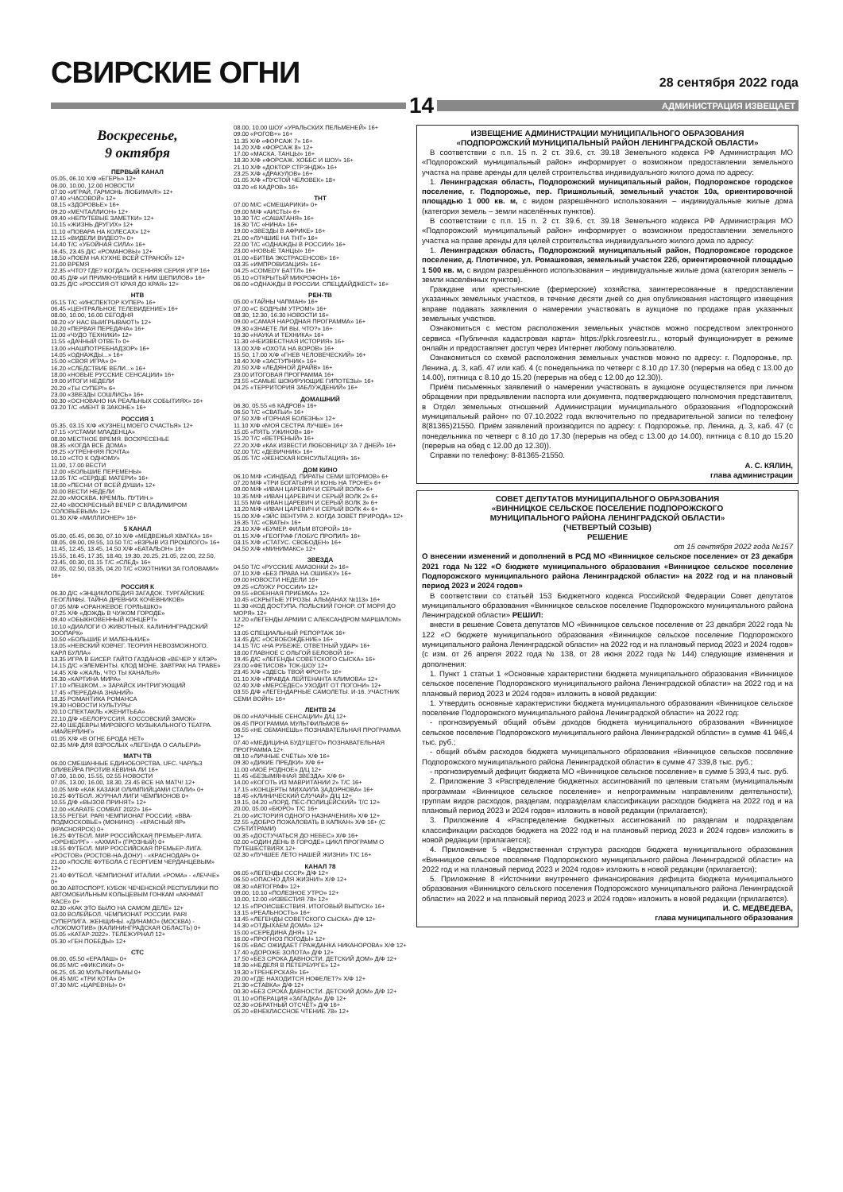СВИРСКИЕ ОГНИ
28 сентября 2022 года
14
АДМИНИСТРАЦИЯ ИЗВЕЩАЕТ
Воскресенье,
9 октября
ПЕРВЫЙ КАНАЛ
05.05, 06.10 Х/Ф «ЕГЕРЬ» 12+
06.00, 10.00, 12.00 НОВОСТИ
07.00 «ИГРАЙ, ГАРМОНЬ ЛЮБИМАЯ!» 12+
07.40 «ЧАСОВОЙ» 12+
08.15 «ЗДОРОВЬЕ» 16+
09.20 «МЕЧТАЛЛИОН» 12+
09.40 «НЕПУТЕВЫЕ ЗАМЕТКИ» 12+
10.15 «ЖИЗНЬ ДРУГИХ» 12+
11.10 «ПОВАРА НА КОЛЕСАХ» 12+
12.15 «ВИДЕЛИ ВИДЕО?» 0+
14.40 Т/С «УБОЙНАЯ СИЛА» 16+
16.45, 23.45 Д/С «РОМАНОВЫ» 12+
18.50 «ПОЕМ НА КУХНЕ ВСЕЙ СТРАНОЙ» 12+
21.00 ВРЕМЯ
22.35 «ЧТО? ГДЕ? КОГДА?» ОСЕННЯЯ СЕРИЯ ИГР 16+
00.45 Д/Ф «И ПРИМКНУВШИЙ К НИМ ШЕПИЛОВ» 16+
03.25 Д/С «РОССИЯ ОТ КРАЯ ДО КРАЯ» 12+
НТВ
05.15 Т/С «ИНСПЕКТОР КУПЕР» 16+
06.45 «ЦЕНТРАЛЬНОЕ ТЕЛЕВИДЕНИЕ» 16+
08.00, 10.00, 16.00 СЕГОДНЯ
08.20 «У НАС ВЫИГРЫВАЮТ!» 12+
10.20 «ПЕРВАЯ ПЕРЕДАЧА» 16+
11.00 «ЧУДО ТЕХНИКИ» 12+
11.55 «ДАЧНЫЙ ОТВЕТ» 0+
13.00 «НАШПОТРЕБНАДЗОР» 16+
14.05 «ОДНАЖДЫ...» 16+
15.00 «СВОЯ ИГРА» 0+
16.20 «СЛЕДСТВИЕ ВЕЛИ...» 16+
18.00 «НОВЫЕ РУССКИЕ СЕНСАЦИИ» 16+
19.00 ИТОГИ НЕДЕЛИ
20.20 «ТЫ СУПЕР!» 6+
23.00 «ЗВЕЗДЫ СОШЛИСЬ» 16+
00.30 «ОСНОВАНО НА РЕАЛЬНЫХ СОБЫТИЯХ» 16+
03.20 Т/С «МЕНТ В ЗАКОНЕ» 16+
РОССИЯ 1
05.35, 03.15 Х/Ф «КУЗНЕЦ МОЕГО СЧАСТЬЯ» 12+
07.15 «УСТАМИ МЛАДЕНЦА»
08.00 МЕСТНОЕ ВРЕМЯ. ВОСКРЕСЕНЬЕ
08.35 «КОГДА ВСЕ ДОМА»
09.25 «УТРЕННЯЯ ПОЧТА»
10.10 «СТО К ОДНОМУ»
11.00, 17.00 ВЕСТИ
12.00 «БОЛЬШИЕ ПЕРЕМЕНЫ»
13.05 Т/С «СЕРДЦЕ МАТЕРИ» 16+
18.00 «ПЕСНИ ОТ ВСЕЙ ДУШИ» 12+
20.00 ВЕСТИ НЕДЕЛИ
22.00 «МОСКВА. КРЕМЛЬ. ПУТИН.»
22.40 «ВОСКРЕСНЫЙ ВЕЧЕР С ВЛАДИМИРОМ СОЛОВЬЁВЫМ» 12+
01.30 Х/Ф «МИЛЛИОНЕР» 16+
5 КАНАЛ
05.00, 05.45, 06.30, 07.10 Х/Ф «МЕДВЕЖЬЯ ХВАТКА» 16+
08.05, 09.00, 09.55, 10.50 Т/С «ВЗРЫВ ИЗ ПРОШЛОГО» 16+
11.45, 12.45, 13.45, 14.50 Х/Ф «БАТАЛЬОН» 16+
15.55, 16.45, 17.35, 18.40, 19.30, 20.25, 21.05, 22.00, 22.50, 23.45, 00.30, 01.15 Т/С «СЛЕД» 16+
02.05, 02.50, 03.35, 04.20 Т/С «ОХОТНИКИ ЗА ГОЛОВАМИ» 16+
РОССИЯ К
06.30 Д/С «ЭНЦИКЛОПЕДИЯ ЗАГАДОК. ТУРГАЙСКИЕ ГЕОГЛИФЫ. ТАЙНА ДРЕВНИХ КОЧЕВНИКОВ»
07.05 М/Ф «ОРАНЖЕВОЕ ГОРЛЫШКО»
07.25 Х/Ф «ДОЖДЬ В ЧУЖОМ ГОРОДЕ»
09.40 «ОБЫКНОВЕННЫЙ КОНЦЕРТ»
10.10 «ДИАЛОГИ О ЖИВОТНЫХ. КАЛИНИНГРАДСКИЙ ЗООПАРК»
10.50 «БОЛЬШИЕ И МАЛЕНЬКИЕ»
13.05 «НЕВСКИЙ КОВЧЕГ. ТЕОРИЯ НЕВОЗМОЖНОГО. КАРЛ БУЛЛА»
13.35 ИГРА В БИСЕР. ГАЙТО ГАЗДАНОВ «ВЕЧЕР У КЛЭР»
14.15 Д/С «ЭЛЕМЕНТЫ. КЛОД МОНЕ. ЗАВТРАК НА ТРАВЕ»
14.45 Х/Ф «ЖАЛЬ, ЧТО ТЫ КАНАЛЬЯ»
16.30 «КАРТИНА МИРА»
17.10 «ПЕШКОМ...» ЗАРАЙСК ИНТРИГУЮЩИЙ
17.45 «ПЕРЕДАЧА ЗНАНИЙ»
18.35 РОМАНТИКА РОМАНСА
19.30 НОВОСТИ КУЛЬТУРЫ
20.10 СПЕКТАКЛЬ «ЖЕНИТЬБА»
22.10 Д/Ф «БЕЛОРУССИЯ. КОССОВСКИЙ ЗАМОК»
22.40 ШЕДЕВРЫ МИРОВОГО МУЗЫКАЛЬНОГО ТЕАТРА. «МАЙЕРЛИНГ»
01.05 Х/Ф «В ОГНЕ БРОДА НЕТ»
02.35 М/Ф ДЛЯ ВЗРОСЛЫХ «ЛЕГЕНДА О САЛЬЕРИ»
МАТЧ ТВ
06.00 СМЕШАННЫЕ ЕДИНОБОРСТВА. UFC. ЧАРЛЬЗ ОЛИВЕЙРА ПРОТИВ КЕВИНА ЛИ 16+
07.00, 10.00, 15.55, 02.55 НОВОСТИ
07.05, 13.00, 16.00, 18.30, 23.45 ВСЕ НА МАТЧ! 12+
10.05 М/Ф «КАК КАЗАКИ ОЛИМПИЙЦАМИ СТАЛИ» 0+
10.25 ФУТБОЛ. ЖУРНАЛ ЛИГИ ЧЕМПИОНОВ 0+
10.55 Д/Ф «ВЫЗОВ ПРИНЯТ» 12+
12.00 «KARATE COMBAT 2022» 16+
13.55 РЕГБИ. PARI ЧЕМПИОНАТ РОССИИ. «ВВА-ПОДМОСКОВЬЕ» (МОНИНО) - «КРАСНЫЙ ЯР» (КРАСНОЯРСК) 0+
16.25 ФУТБОЛ. МИР РОССИЙСКАЯ ПРЕМЬЕР-ЛИГА. «ОРЕНБУРГ» - «АХМАТ» (ГРОЗНЫЙ) 0+
18.55 ФУТБОЛ. МИР РОССИЙСКАЯ ПРЕМЬЕР-ЛИГА. «РОСТОВ» (РОСТОВ-НА-ДОНУ) - «КРАСНОДАР» 0+
21.00 «ПОСЛЕ ФУТБОЛА С ГЕОРГИЕМ ЧЕРДАНЦЕВЫМ» 12+
21.40 ФУТБОЛ. ЧЕМПИОНАТ ИТАЛИИ. «РОМА» - «ЛЕЧЧЕ» 0+
00.30 АВТОСПОРТ. КУБОК ЧЕЧЕНСКОЙ РЕСПУБЛИКИ ПО АВТОМОБИЛЬНЫМ КОЛЬЦЕВЫМ ГОНКАМ «AKHMAT RACE» 0+
02.30 «КАК ЭТО БЫЛО НА САМОМ ДЕЛЕ» 12+
03.00 ВОЛЕЙБОЛ. ЧЕМПИОНАТ РОССИИ. PARI СУПЕРЛИГА. ЖЕНЩИНЫ. «ДИНАМО» (МОСКВА) - «ЛОКОМОТИВ» (КАЛИНИНГРАДСКАЯ ОБЛАСТЬ) 0+
05.05 «КАТАР-2022». ТЕЛЕЖУРНАЛ 12+
05.30 «ГЕН ПОБЕДЫ» 12+
СТС
06.00, 05.50 «ЕРАЛАШ» 0+
06.05 М/С «ФИКСИКИ» 0+
06.25, 05.30 МУЛЬТФИЛЬМЫ 0+
06.45 М/С «ТРИ КОТА» 0+
07.30 М/С «ЦАРЕВНЫ» 0+
08.00, 10.00 ШОУ «УРАЛЬСКИХ ПЕЛЬМЕНЕЙ» 16+
09.00 «РОГОВ+» 16+
11.35 Х/Ф «ФОРСАЖ 7» 16+
14.20 Х/Ф «ФОРСАЖ 8» 12+
17.00 «МАСКА. ТАНЦЫ» 16+
18.30 Х/Ф «ФОРСАЖ. ХОББС И ШОУ» 16+
21.10 Х/Ф «ДОКТОР СТРЭНДЖ» 16+
23.25 Х/Ф «ДРАКУЛОВ» 16+
01.05 Х/Ф «ПУСТОЙ ЧЕЛОВЕК» 18+
03.20 «6 КАДРОВ» 16+
ТНТ
07.00 М/С «СМЕШАРИКИ» 0+
09.00 М/Ф «АИСТЫ» 6+
10.30 Т/С «САШАТАНЯ» 16+
16.30 Т/С «НИНА» 16+
19.00 «ЗВЕЗДЫ В АФРИКЕ» 16+
21.00 «ЛУЧШИЕ НА ТНТ» 16+
22.00 Т/С «ОДНАЖДЫ В РОССИИ» 16+
23.00 «НОВЫЕ ТАНЦЫ» 16+
01.00 «БИТВА ЭКСТРАСЕНСОВ» 16+
03.35 «ИМПРОВИЗАЦИЯ» 16+
04.25 «COMEDY БАТТЛ» 16+
05.10 «ОТКРЫТЫЙ МИКРОФОН» 16+
06.00 «ОДНАЖДЫ В РОССИИ. СПЕЦДАЙДЖЕСТ» 16+
РЕН-ТВ
05.00 «ТАЙНЫ ЧАПМАН» 16+
07.00 «С БОДРЫМ УТРОМ!» 16+
08.30, 12.30, 16.30 НОВОСТИ 16+
09.00 «САМАЯ НАРОДНАЯ ПРОГРАММА» 16+
09.30 «ЗНАЕТЕ ЛИ ВЫ, ЧТО?» 16+
10.30 «НАУКА И ТЕХНИКА» 16+
11.30 «НЕИЗВЕСТНАЯ ИСТОРИЯ» 16+
13.00 Х/Ф «ОХОТА НА ВОРОВ» 16+
15.50, 17.00 Х/Ф «ГНЕВ ЧЕЛОВЕЧЕСКИЙ» 16+
18.40 Х/Ф «ЗАСТУПНИК» 16+
20.50 Х/Ф «ЛЕДЯНОЙ ДРАЙВ» 16+
23.00 ИТОГОВАЯ ПРОГРАММА 16+
23.55 «САМЫЕ ШОКИРУЮЩИЕ ГИПОТЕЗЫ» 16+
04.25 «ТЕРРИТОРИЯ ЗАБЛУЖДЕНИЙ» 16+
ДОМАШНИЙ
06.30, 05.55 «6 КАДРОВ» 16+
06.50 Т/С «СВАТЬИ» 16+
07.50 Х/Ф «ГОРНАЯ БОЛЕЗНЬ» 12+
11.10 Х/Ф «МОЯ СЕСТРА ЛУЧШЕ» 16+
15.05 «ПЯТЬ УЖИНОВ» 16+
15.20 Т/С «ВЕТРЕНЫЙ» 16+
22.20 Х/Ф «КАК ИЗВЕСТИ ЛЮБОВНИЦУ ЗА 7 ДНЕЙ» 16+
02.00 Т/С «ДЕВИЧНИК» 16+
05.05 Т/С «ЖЕНСКАЯ КОНСУЛЬТАЦИЯ» 16+
ДОМ КИНО
06.10 М/Ф «СИНДБАД. ПИРАТЫ СЕМИ ШТОРМОВ» 6+
07.20 М/Ф «ТРИ БОГАТЫРЯ И КОНЬ НА ТРОНЕ» 6+
09.00 М/Ф «ИВАН ЦАРЕВИЧ И СЕРЫЙ ВОЛК» 6+
10.35 М/Ф «ИВАН ЦАРЕВИЧ И СЕРЫЙ ВОЛК 2» 6+
11.55 М/Ф «ИВАН ЦАРЕВИЧ И СЕРЫЙ ВОЛК 3» 6+
13.20 М/Ф «ИВАН ЦАРЕВИЧ И СЕРЫЙ ВОЛК 4» 6+
15.00 Х/Ф «ЭЙС ВЕНТУРА 2. КОГДА ЗОВЁТ ПРИРОДА» 12+
16.35 Т/С «СВАТЫ» 16+
23.10 Х/Ф «БУМЕР. ФИЛЬМ ВТОРОЙ» 16+
01.15 Х/Ф «ГЕОГРАФ ГЛОБУС ПРОПИЛ» 16+
03.15 Х/Ф «СТАТУС. СВОБОДЕН» 16+
04.50 Х/Ф «МИНИМАКС» 12+
ЗВЕЗДА
04.50 Т/С «РУССКИЕ АМАЗОНКИ 2» 16+
07.10 Х/Ф «БЕЗ ПРАВА НА ОШИБКУ» 16+
09.00 НОВОСТИ НЕДЕЛИ 16+
09.25 «СЛУЖУ РОССИИ» 12+
09.55 «ВОЕННАЯ ПРИЕМКА» 12+
10.45 «СКРЫТЫЕ УГРОЗЫ. АЛЬМАНАХ №113» 16+
11.30 «КОД ДОСТУПА. ПОЛЬСКИЙ ГОНОР. ОТ МОРЯ ДО МОРЯ» 12+
12.20 «ЛЕГЕНДЫ АРМИИ С АЛЕКСАНДРОМ МАРШАЛОМ» 12+
13.05 СПЕЦИАЛЬНЫЙ РЕПОРТАЖ 16+
13.45 Д/С «ОСВОБОЖДЕНИЕ» 16+
14.15 Т/С «НА РУБЕЖЕ. ОТВЕТНЫЙ УДАР» 16+
18.00 ГЛАВНОЕ С ОЛЬГОЙ БЕЛОВОЙ 16+
19.45 Д/С «ЛЕГЕНДЫ СОВЕТСКОГО СЫСКА» 16+
23.00 «ФЕТИСОВ» ТОК-ШОУ 12+
23.45 Х/Ф «ЗДЕСЬ ТВОЙ ФРОНТ» 16+
01.10 Х/Ф «ПРАВДА ЛЕЙТЕНАНТА КЛИМОВА» 12+
02.40 Х/Ф «МЕРСЕДЕС» УХОДИТ ОТ ПОГОНИ» 12+
03.55 Д/Ф «ЛЕГЕНДАРНЫЕ САМОЛЕТЫ. И-16. УЧАСТНИК СЕМИ ВОЙН» 16+
ЛЕНТВ 24
06.00 «НАУЧНЫЕ СЕНСАЦИИ» Д/Ц 12+
06.45 ПРОГРАММА МУЛЬТФИЛЬМОВ 6+
06.55 «НЕ ОБМАНЕШЬ» ПОЗНАВАТЕЛЬНАЯ ПРОГРАММА 12+
07.40 «МЕДИЦИНА БУДУЩЕГО» ПОЗНАВАТЕЛЬНАЯ ПРОГРАММА 12+
08.10 «ЛИЧНЫЕ СЧЁТЫ» Х/Ф 16+
09.30 «ДИКИЕ ПРЕДКИ» Х/Ф 6+
11.00 «МОЁ РОДНОЕ» Д/Ц 12+
11.45 «БЕЗЫМЯННАЯ ЗВЕЗДА» Х/Ф 6+
14.00 «КОГОТЬ ИЗ МАВРИТАНИИ 2» Т/С 16+
17.15 «КОНЦЕРТЫ МИХАИЛА ЗАДОРНОВА» 16+
18.45 «КЛИНИЧЕСКИЙ СЛУЧАЙ» Д/Ц 12+
19.15, 04.20 «ЛОРД. ПЁС-ПОЛИЦЕЙСКИЙ» Т/С 12+
20.00, 05.00 «БЮРО» Т/С 16+
21.00 «ИСТОРИЯ ОДНОГО НАЗНАЧЕНИЯ» Х/Ф 12+
22.55 «ДОБРО ПОЖАЛОВАТЬ В КАПКАН» Х/Ф 16+ (С СУБТИТРАМИ)
00.35 «ДОСТУЧАТЬСЯ ДО НЕБЕС» Х/Ф 16+
02.00 «ОДИН ДЕНЬ В ГОРОДЕ» ЦИКЛ ПРОГРАММ О ПУТЕШЕСТВИЯХ 12+
02.30 «ЛУЧШЕЕ ЛЕТО НАШЕЙ ЖИЗНИ» Т/С 16+
КАНАЛ 78
06.05 «ЛЕГЕНДЫ СССР» Д/Ф 12+
06.50 «ОПАСНО ДЛЯ ЖИЗНИ!» Х/Ф 12+
08.30 «АВТОГРАФ» 12+
09.00, 10.10 «ПОЛЕЗНОЕ УТРО» 12+
10.00, 12.00 «ИЗВЕСТИЯ 78» 12+
12.15 «ПРОИСШЕСТВИЯ. ИТОГОВЫЙ ВЫПУСК» 16+
13.15 «РЕАЛЬНОСТЬ» 16+
13.45 «ЛЕГЕНДЫ СОВЕТСКОГО СЫСКА» Д/Ф 12+
14.30 «ОТДЫХАЕМ ДОМА» 12+
15.00 «СЕРЕДИНА ДНЯ» 12+
16.00 «ПРОГНОЗ ПОГОДЫ» 12+
16.05 «ВАС ОЖИДАЕТ ГРАЖДАНКА НИКАНОРОВА» Х/Ф 12+
17.40 «ДОРОЖЕ ЗОЛОТА» Д/Ф 12+
17.50 «БЕЗ СРОКА ДАВНОСТИ. ДЕТСКИЙ ДОМ» Д/Ф 12+
18.30 «НЕДЕЛЯ В ПЕТЕРБУРГЕ» 12+
19.30 «ТРЕНЕРСКАЯ» 16+
20.00 «ГДЕ НАХОДИТСЯ НОФЕЛЕТ?» Х/Ф 12+
21.30 «СТАВКА» Д/Ф 12+
00.30 «БЕЗ СРОКА ДАВНОСТИ. ДЕТСКИЙ ДОМ» Д/Ф 12+
01.10 «ОПЕРАЦИЯ «ЗАГАДКА» Д/Ф 12+
02.30 «ОБРАТНЫЙ ОТСЧЁТ» Д/Ф 16+
05.20 «ВНЕКЛАССНОЕ ЧТЕНИЕ 78» 12+
ИЗВЕЩЕНИЕ АДМИНИСТРАЦИИ МУНИЦИПАЛЬНОГО ОБРАЗОВАНИЯ
«ПОДПОРОЖСКИЙ МУНИЦИПАЛЬНЫЙ РАЙОН ЛЕНИНГРАДСКОЙ ОБЛАСТИ»
В соответствии с п.п. 15 п. 2 ст. 39.6, ст. 39.18 Земельного кодекса РФ Администрация МО «Подпорожский муниципальный район» информирует о возможном предоставлении земельного участка на праве аренды для целей строительства индивидуального жилого дома по адресу:
1. Ленинградская область, Подпорожский муниципальный район, Подпорожское городское поселение, г. Подпорожье, пер. Пришкольный, земельный участок 10а, ориентировочной площадью 1 000 кв. м, с видом разрешённого использования – индивидуальные жилые дома (категория земель – земли населённых пунктов).
В соответствии с п.п. 15 п. 2 ст. 39.6, ст. 39.18 Земельного кодекса РФ Администрация МО «Подпорожский муниципальный район» информирует о возможном предоставлении земельного участка на праве аренды для целей строительства индивидуального жилого дома по адресу:
1. Ленинградская область, Подпорожский муниципальный район, Подпорожское городское поселение, д. Плотичное, ул. Ромашковая, земельный участок 22б, ориентировочной площадью 1 500 кв. м, с видом разрешённого использования – индивидуальные жилые дома (категория земель – земли населённых пунктов).
Граждане или крестьянские (фермерские) хозяйства, заинтересованные в предоставлении указанных земельных участков, в течение десяти дней со дня опубликования настоящего извещения вправе подавать заявления о намерении участвовать в аукционе по продаже прав указанных земельных участков.
Ознакомиться с местом расположения земельных участков можно посредством электронного сервиса «Публичная кадастровая карта» https://pkk.rosreestr.ru., который функционирует в режиме онлайн и предоставляет доступ через Интернет любому пользователю.
Ознакомиться со схемой расположения земельных участков можно по адресу: г. Подпорожье, пр. Ленина, д. 3, каб. 47 или каб. 4 (с понедельника по четверг с 8.10 до 17.30 (перерыв на обед с 13.00 до 14.00), пятница с 8.10 до 15.20 (перерыв на обед с 12.00 до 12.30)).
Приём письменных заявлений о намерении участвовать в аукционе осуществляется при личном обращении при предъявлении паспорта или документа, подтверждающего полномочия представителя, в Отдел земельных отношений Администрации муниципального образования «Подпорожский муниципальный район» по 07.10.2022 года включительно по предварительной записи по телефону 8(81365)21550. Приём заявлений производится по адресу: г. Подпорожье, пр. Ленина, д. 3, каб. 47 (с понедельника по четверг с 8.10 до 17.30 (перерыв на обед с 13.00 до 14.00), пятница с 8.10 до 15.20 (перерыв на обед с 12.00 до 12.30)).
Справки по телефону: 8-81365-21550.
А. С. КЯЛИН,
глава администрации
СОВЕТ ДЕПУТАТОВ МУНИЦИПАЛЬНОГО ОБРАЗОВАНИЯ
«ВИННИЦКОЕ СЕЛЬСКОЕ ПОСЕЛЕНИЕ ПОДПОРОЖСКОГО
МУНИЦИПАЛЬНОГО РАЙОНА ЛЕНИНГРАДСКОЙ ОБЛАСТИ»
(ЧЕТВЕРТЫЙ СОЗЫВ)
РЕШЕНИЕ
от 15 сентября 2022 года №157
О внесении изменений и дополнений в РСД МО «Винницкое сельское поселение» от 23 декабря 2021 года №122 «О бюджете муниципального образования «Винницкое сельское поселение Подпорожского муниципального района Ленинградской области» на 2022 год и на плановый период 2023 и 2024 годов»
В соответствии со статьёй 153 Бюджетного кодекса Российской Федерации Совет депутатов муниципального образования «Винницкое сельское поселение Подпорожского муниципального района Ленинградской области» РЕШИЛ:
внести в решение Совета депутатов МО «Винницкое сельское поселение от 23 декабря 2022 года № 122 «О бюджете муниципального образования «Винницкое сельское поселение Подпорожского муниципального района Ленинградской области» на 2022 год и на плановый период 2023 и 2024 годов» (с изм. от 26 апреля 2022 года № 138, от 28 июня 2022 года № 144) следующие изменения и дополнения:
1. Пункт 1 статьи 1 «Основные характеристики бюджета муниципального образования «Винницкое сельское поселение Подпорожского муниципального района Ленинградской области» на 2022 год и на плановый период 2023 и 2024 годов» изложить в новой редакции:
1. Утвердить основные характеристики бюджета муниципального образования «Винницкое сельское поселение Подпорожского муниципального района Ленинградской области» на 2022 год:
- прогнозируемый общий объём доходов бюджета муниципального образования «Винницкое сельское поселение Подпорожского муниципального района Ленинградской области» в сумме 41 946,4 тыс. руб.;
- общий объём расходов бюджета муниципального образования «Винницкое сельское поселение Подпорожского муниципального района Ленинградской области» в сумме 47 339,8 тыс. руб.;
- прогнозируемый дефицит бюджета МО «Винницкое сельское поселение» в сумме 5 393,4 тыс. руб.
2. Приложение 3 «Распределение бюджетных ассигнований по целевым статьям (муниципальным программам «Винницкое сельское поселение» и непрограммным направлениям деятельности), группам видов расходов, разделам, подразделам классификации расходов бюджета на 2022 год и на плановый период 2023 и 2024 годов» изложить в новой редакции (прилагается);
3. Приложение 4 «Распределение бюджетных ассигнований по разделам и подразделам классификации расходов бюджета на 2022 год и на плановый период 2023 и 2024 годов» изложить в новой редакции (прилагается);
4. Приложение 5 «Ведомственная структура расходов бюджета муниципального образования «Винницкое сельское поселение Подпорожского муниципального района Ленинградской области» на 2022 год и на плановый период 2023 и 2024 годов» изложить в новой редакции (прилагается);
5. Приложение 8 «Источники внутреннего финансирования дефицита бюджета муниципального образования «Винницкого сельского поселения Подпорожского муниципального района Ленинградской области» на 2022 и на плановый период 2023 и 2024 годов» изложить в новой редакции (прилагается).
И. С. МЕДВЕДЕВА,
глава муниципального образования